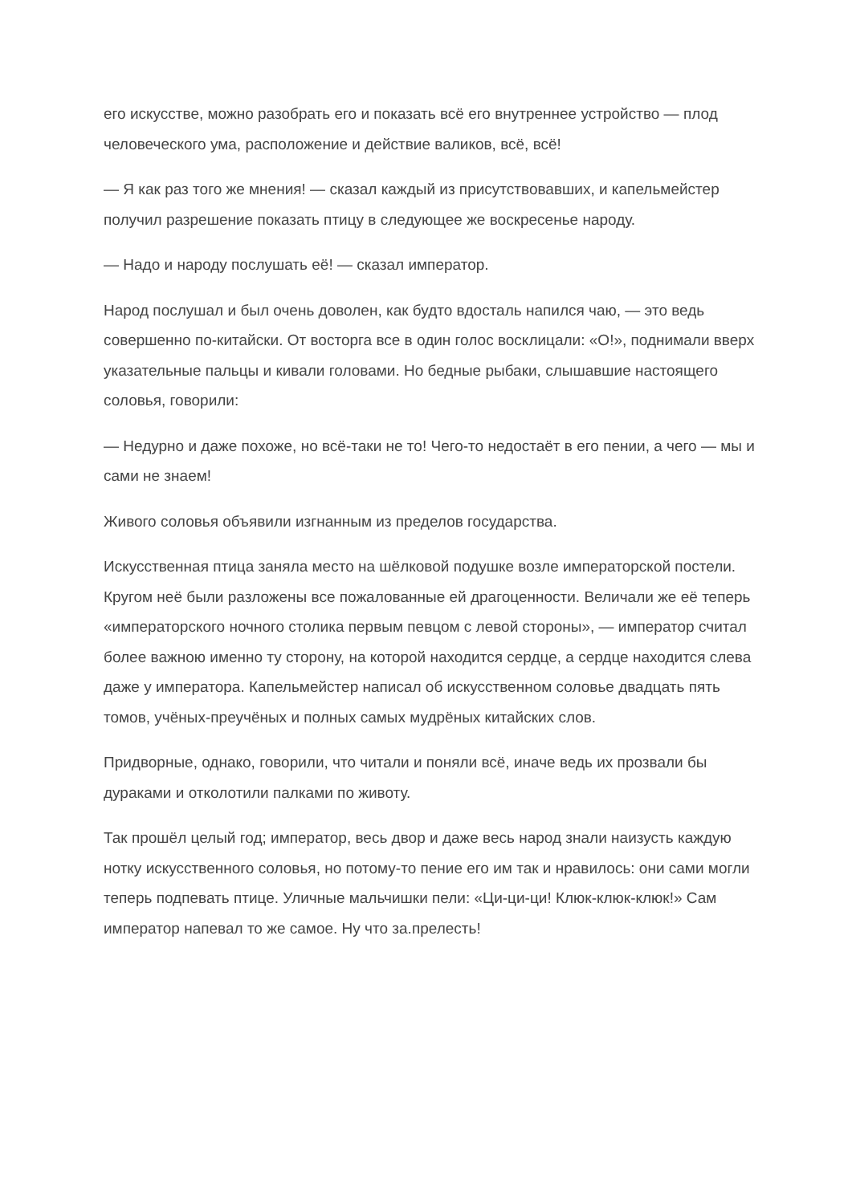его искусстве, можно разобрать его и показать всё его внутреннее устройство — плод человеческого ума, расположение и действие валиков, всё, всё!
— Я как раз того же мнения! — сказал каждый из присутствовавших, и капельмейстер получил разрешение показать птицу в следующее же воскресенье народу.
— Надо и народу послушать её! — сказал император.
Народ послушал и был очень доволен, как будто вдосталь напился чаю, — это ведь совершенно по-китайски. От восторга все в один голос восклицали: «О!», поднимали вверх указательные пальцы и кивали головами. Но бедные рыбаки, слышавшие настоящего соловья, говорили:
— Недурно и даже похоже, но всё-таки не то! Чего-то недостаёт в его пении, а чего — мы и сами не знаем!
Живого соловья объявили изгнанным из пределов государства.
Искусственная птица заняла место на шёлковой подушке возле императорской постели. Кругом неё были разложены все пожалованные ей драгоценности. Величали же её теперь «императорского ночного столика первым певцом с левой стороны», — император считал более важною именно ту сторону, на которой находится сердце, а сердце находится слева даже у императора. Капельмейстер написал об искусственном соловье двадцать пять томов, учёных-преучёных и полных самых мудрёных китайских слов.
Придворные, однако, говорили, что читали и поняли всё, иначе ведь их прозвали бы дураками и отколотили палками по животу.
Так прошёл целый год; император, весь двор и даже весь народ знали наизусть каждую нотку искусственного соловья, но потому-то пение его им так и нравилось: они сами могли теперь подпевать птице. Уличные мальчишки пели: «Ци-ци-ци! Клюк-клюк-клюк!» Сам император напевал то же самое. Ну что за.прелесть!